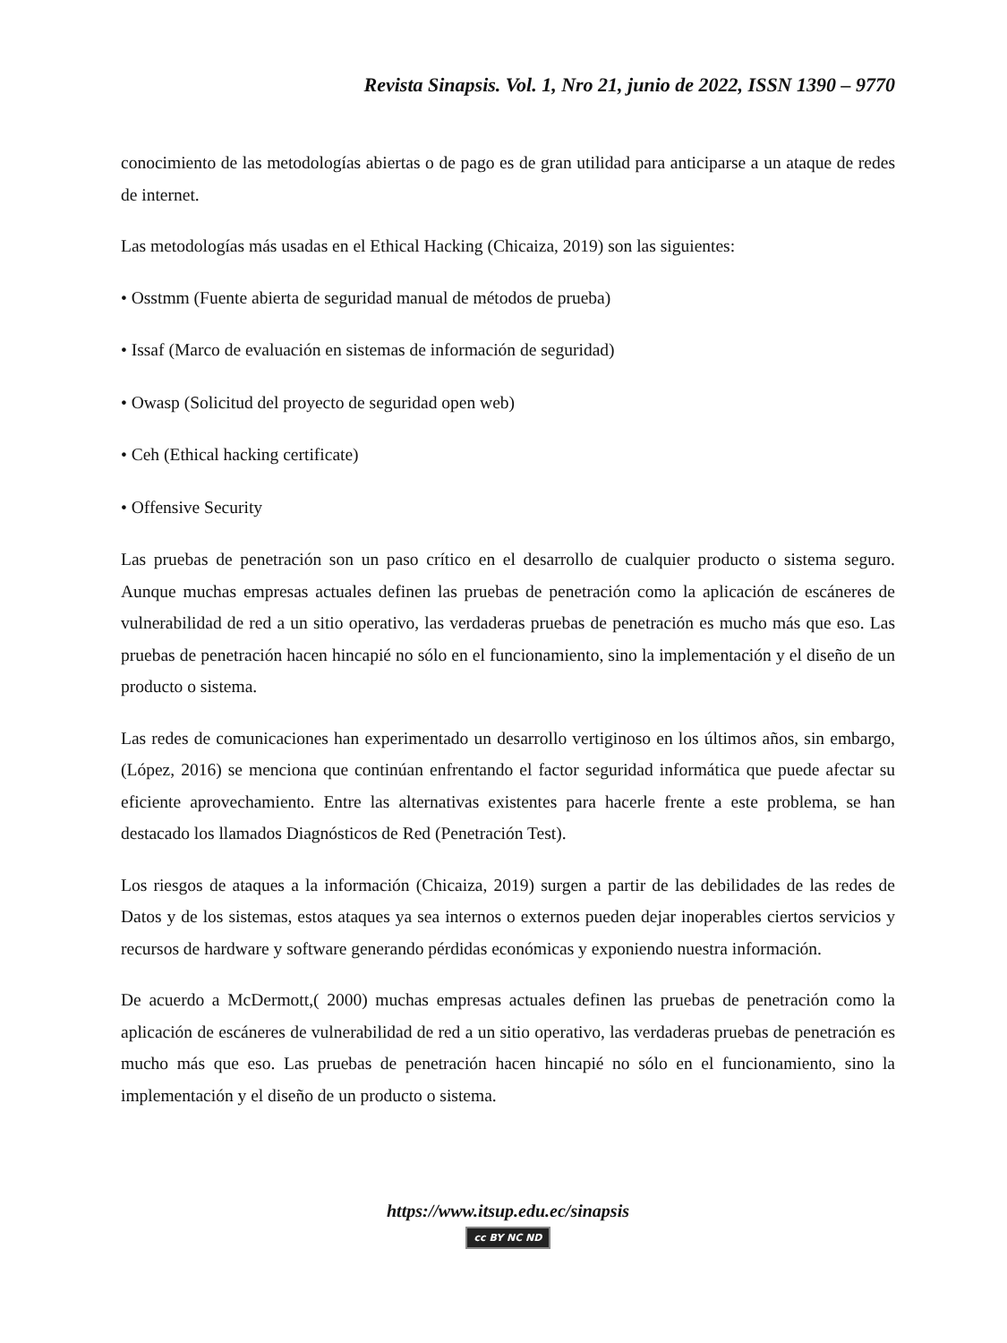Revista Sinapsis. Vol. 1, Nro 21, junio de 2022, ISSN 1390 – 9770
conocimiento de las metodologías abiertas o de pago es de gran utilidad para anticiparse a un ataque de redes de internet.
Las metodologías más usadas en el Ethical Hacking (Chicaiza, 2019) son las siguientes:
• Osstmm (Fuente abierta de seguridad manual de métodos de prueba)
• Issaf (Marco de evaluación en sistemas de información de seguridad)
• Owasp (Solicitud del proyecto de seguridad open web)
• Ceh (Ethical hacking certificate)
• Offensive Security
Las pruebas de penetración son un paso crítico en el desarrollo de cualquier producto o sistema seguro. Aunque muchas empresas actuales definen las pruebas de penetración como la aplicación de escáneres de vulnerabilidad de red a un sitio operativo, las verdaderas pruebas de penetración es mucho más que eso. Las pruebas de penetración hacen hincapié no sólo en el funcionamiento, sino la implementación y el diseño de un producto o sistema.
Las redes de comunicaciones han experimentado un desarrollo vertiginoso en los últimos años, sin embargo, (López, 2016) se menciona que continúan enfrentando el factor seguridad informática que puede afectar su eficiente aprovechamiento. Entre las alternativas existentes para hacerle frente a este problema, se han destacado los llamados Diagnósticos de Red (Penetración Test).
Los riesgos de ataques a la información (Chicaiza, 2019) surgen a partir de las debilidades de las redes de Datos y de los sistemas, estos ataques ya sea internos o externos pueden dejar inoperables ciertos servicios y recursos de hardware y software generando pérdidas económicas y exponiendo nuestra información.
De acuerdo a McDermott,( 2000) muchas empresas actuales definen las pruebas de penetración como la aplicación de escáneres de vulnerabilidad de red a un sitio operativo, las verdaderas pruebas de penetración es mucho más que eso. Las pruebas de penetración hacen hincapié no sólo en el funcionamiento, sino la implementación y el diseño de un producto o sistema.
https://www.itsup.edu.ec/sinapsis
cc BY NC ND